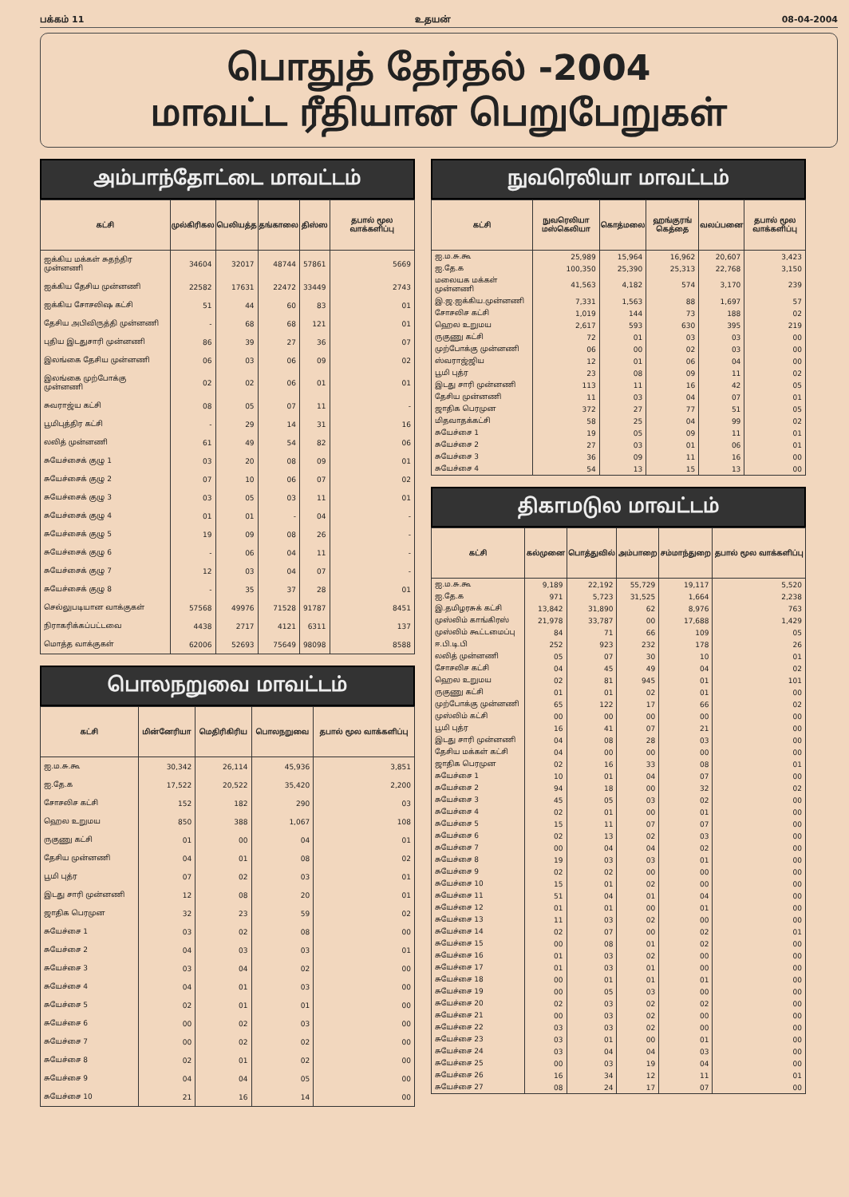பக்கம் 11 உதயன் 08-04-2004
பொதுத் தேர்தல் -2004
மாவட்ட ரீதியான பெறுபேறுகள்
அம்பாந்தோட்டை மாவட்டம்
| கட்சி | முல்கிரிகல | பெலியத்த | தங்காலை | திஸ்ஸ | தபால் மூல வாக்களிப்பு |
| --- | --- | --- | --- | --- | --- |
| ஐக்கிய மக்கள் சுதந்திர முன்னணி | 34604 | 32017 | 48744 | 57861 | 5669 |
| ஐக்கிய தேசிய முன்னணி | 22582 | 17631 | 22472 | 33449 | 2743 |
| ஐக்கிய சோசலிஷ கட்சி | 51 | 44 | 60 | 83 | 01 |
| தேசிய அபிவிருத்தி முன்னணி | - | 68 | 68 | 121 | 01 |
| புதிய இடதுசாரி முன்னணி | 86 | 39 | 27 | 36 | 07 |
| இலங்கை தேசிய முன்னணி | 06 | 03 | 06 | 09 | 02 |
| இலங்கை முற்போக்கு முன்னணி | 02 | 02 | 06 | 01 | 01 |
| சுவராஜ்ய கட்சி | 08 | 05 | 07 | 11 | - |
| பூமிபுத்திர கட்சி | - | 29 | 14 | 31 | 16 |
| லலித் முன்னணி | 61 | 49 | 54 | 82 | 06 |
| சுயேச்சைக் குழு 1 | 03 | 20 | 08 | 09 | 01 |
| சுயேச்சைக் குழு 2 | 07 | 10 | 06 | 07 | 02 |
| சுயேச்சைக் குழு 3 | 03 | 05 | 03 | 11 | 01 |
| சுயேச்சைக் குழு 4 | 01 | 01 | - | 04 | - |
| சுயேச்சைக் குழு 5 | 19 | 09 | 08 | 26 | - |
| சுயேச்சைக் குழு 6 | - | 06 | 04 | 11 | - |
| சுயேச்சைக் குழு 7 | 12 | 03 | 04 | 07 | - |
| சுயேச்சைக் குழு 8 | - | 35 | 37 | 28 | 01 |
| செல்லுபடியான வாக்குகள் | 57568 | 49976 | 71528 | 91787 | 8451 |
| நிராகரிக்கப்பட்டவை | 4438 | 2717 | 4121 | 6311 | 137 |
| மொத்த வாக்குகள் | 62006 | 52693 | 75649 | 98098 | 8588 |
பொலநறுவை மாவட்டம்
| கட்சி | மின்னேரியா | மெதிரிகிரிய | பொலநறுவை | தபால் மூல வாக்களிப்பு |
| --- | --- | --- | --- | --- |
| ஐ.ம.சு.கூ | 30,342 | 26,114 | 45,936 | 3,851 |
| ஐ.தே.க | 17,522 | 20,522 | 35,420 | 2,200 |
| சோசலிச கட்சி | 152 | 182 | 290 | 03 |
| ஹெல உறுமய | 850 | 388 | 1,067 | 108 |
| ருகுணு கட்சி | 01 | 00 | 04 | 01 |
| தேசிய முன்னணி | 04 | 01 | 08 | 02 |
| பூமி புத்ர | 07 | 02 | 03 | 01 |
| இடது சாரி முன்னணி | 12 | 08 | 20 | 01 |
| ஜாதிக பெரமுன | 32 | 23 | 59 | 02 |
| சுயேச்சை 1 | 03 | 02 | 08 | 00 |
| சுயேச்சை 2 | 04 | 03 | 03 | 01 |
| சுயேச்சை 3 | 03 | 04 | 02 | 00 |
| சுயேச்சை 4 | 04 | 01 | 03 | 00 |
| சுயேச்சை 5 | 02 | 01 | 01 | 00 |
| சுயேச்சை 6 | 00 | 02 | 03 | 00 |
| சுயேச்சை 7 | 00 | 02 | 02 | 00 |
| சுயேச்சை 8 | 02 | 01 | 02 | 00 |
| சுயேச்சை 9 | 04 | 04 | 05 | 00 |
| சுயேச்சை 10 | 21 | 16 | 14 | 00 |
நுவரெலியா மாவட்டம்
| கட்சி | நுவரெலியா மஸ்கெலியா | கொத்மலை | ஹங்குரங் கெத்தை | வலப்பனை | தபால் மூல வாக்களிப்பு |
| --- | --- | --- | --- | --- | --- |
| ஐ.ம.சு.கூ | 25,989 | 15,964 | 16,962 | 20,607 | 3,423 |
| ஐ.தே.க | 100,350 | 25,390 | 25,313 | 22,768 | 3,150 |
| மலையக மக்கள் முன்னணி | 41,563 | 4,182 | 574 | 3,170 | 239 |
| இ.ஜ.ஐக்கிய.முன்னணி | 7,331 | 1,563 | 88 | 1,697 | 57 |
| சோசலிச கட்சி | 1,019 | 144 | 73 | 188 | 02 |
| ஹெல உறுமய | 2,617 | 593 | 630 | 395 | 219 |
| ருகுணு கட்சி | 72 | 01 | 03 | 03 | 00 |
| முற்போக்கு முன்னணி | 06 | 00 | 02 | 03 | 00 |
| ஸ்வராஜ்ஜிய | 12 | 01 | 06 | 04 | 00 |
| பூமி புத்ர | 23 | 08 | 09 | 11 | 02 |
| இடது சாரி முன்னணி | 113 | 11 | 16 | 42 | 05 |
| தேசிய முன்னணி | 11 | 03 | 04 | 07 | 01 |
| ஜாதிக பெரமுன | 372 | 27 | 77 | 51 | 05 |
| மிதவாதக்கட்சி | 58 | 25 | 04 | 99 | 02 |
| சுயேச்சை 1 | 19 | 05 | 09 | 11 | 01 |
| சுயேச்சை 2 | 27 | 03 | 01 | 06 | 01 |
| சுயேச்சை 3 | 36 | 09 | 11 | 16 | 00 |
| சுயேச்சை 4 | 54 | 13 | 15 | 13 | 00 |
திகாமடுல மாவட்டம்
| கட்சி | கல்முனை | பொத்துவில் | அம்பாறை | சம்மாந்துறை | தபால் மூல வாக்களிப்பு |
| --- | --- | --- | --- | --- | --- |
| ஐ.ம.சு.கூ | 9,189 | 22,192 | 55,729 | 19,117 | 5,520 |
| ஐ.தே.க | 971 | 5,723 | 31,525 | 1,664 | 2,238 |
| இ.தமிழரசுக் கட்சி | 13,842 | 31,890 | 62 | 8,976 | 763 |
| முஸ்லிம் காங்கிரஸ் | 21,978 | 33,787 | 00 | 17,688 | 1,429 |
| முஸ்லிம் கூட்டமைப்பு | 84 | 71 | 66 | 109 | 05 |
| ஈ.பி.டி.பி | 252 | 923 | 232 | 178 | 26 |
| லலித் முன்னணி | 05 | 07 | 30 | 10 | 01 |
| சோசலிச கட்சி | 04 | 45 | 49 | 04 | 02 |
| ஹெல உறுமய | 02 | 81 | 945 | 01 | 101 |
| ருகுணு கட்சி | 01 | 01 | 02 | 01 | 00 |
| முற்போக்கு முன்னணி | 65 | 122 | 17 | 66 | 02 |
| முஸ்லிம் கட்சி | 00 | 00 | 00 | 00 | 00 |
| பூமி புத்ர | 16 | 41 | 07 | 21 | 00 |
| இடது சாரி முன்னணி | 04 | 08 | 28 | 03 | 00 |
| தேசிய மக்கள் கட்சி | 04 | 00 | 00 | 00 | 00 |
| ஜாதிக பெரமுன | 02 | 16 | 33 | 08 | 01 |
| சுயேச்சை 1 | 10 | 01 | 04 | 07 | 00 |
| சுயேச்சை 2 | 94 | 18 | 00 | 32 | 02 |
| சுயேச்சை 3 | 45 | 05 | 03 | 02 | 00 |
| சுயேச்சை 4 | 02 | 01 | 00 | 01 | 00 |
| சுயேச்சை 5 | 15 | 11 | 07 | 07 | 00 |
| சுயேச்சை 6 | 02 | 13 | 02 | 03 | 00 |
| சுயேச்சை 7 | 00 | 04 | 04 | 02 | 00 |
| சுயேச்சை 8 | 19 | 03 | 03 | 01 | 00 |
| சுயேச்சை 9 | 02 | 02 | 00 | 00 | 00 |
| சுயேச்சை 10 | 15 | 01 | 02 | 00 | 00 |
| சுயேச்சை 11 | 51 | 04 | 01 | 04 | 00 |
| சுயேச்சை 12 | 01 | 01 | 00 | 01 | 00 |
| சுயேச்சை 13 | 11 | 03 | 02 | 00 | 00 |
| சுயேச்சை 14 | 02 | 07 | 00 | 02 | 01 |
| சுயேச்சை 15 | 00 | 08 | 01 | 02 | 00 |
| சுயேச்சை 16 | 01 | 03 | 02 | 00 | 00 |
| சுயேச்சை 17 | 01 | 03 | 01 | 00 | 00 |
| சுயேச்சை 18 | 00 | 01 | 01 | 01 | 00 |
| சுயேச்சை 19 | 00 | 05 | 03 | 00 | 00 |
| சுயேச்சை 20 | 02 | 03 | 02 | 02 | 00 |
| சுயேச்சை 21 | 00 | 03 | 02 | 00 | 00 |
| சுயேச்சை 22 | 03 | 03 | 02 | 00 | 00 |
| சுயேச்சை 23 | 03 | 01 | 00 | 01 | 00 |
| சுயேச்சை 24 | 03 | 04 | 04 | 03 | 00 |
| சுயேச்சை 25 | 00 | 03 | 19 | 04 | 00 |
| சுயேச்சை 26 | 16 | 34 | 12 | 11 | 01 |
| சுயேச்சை 27 | 08 | 24 | 17 | 07 | 00 |